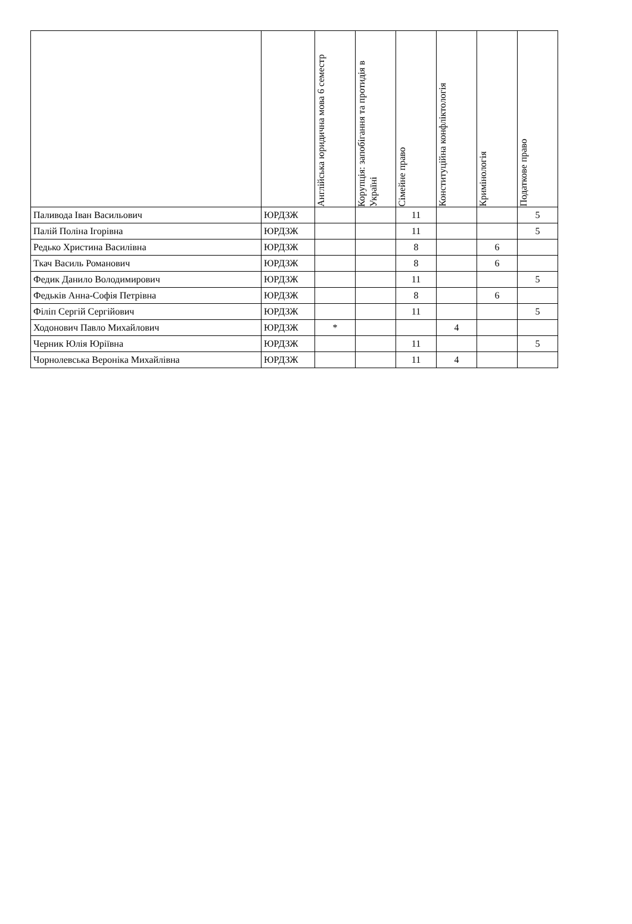| | | Англійська юридична мова 6 семестр | Корупція: запобігання та протидія в Україні | Сімейне право | Конституційна конфліктологія | Кримінологія | Податкове право |
| --- | --- | --- | --- | --- | --- | --- | --- |
| Паливода Іван Васильович | ЮРДЗЖ | | | 11 | | | 5 |
| Палій Поліна Ігорівна | ЮРДЗЖ | | | 11 | | | 5 |
| Редько Христина Василівна | ЮРДЗЖ | | | 8 | | 6 | |
| Ткач Василь Романович | ЮРДЗЖ | | | 8 | | 6 | |
| Федик Данило Володимирович | ЮРДЗЖ | | | 11 | | | 5 |
| Федьків Анна-Софія Петрівна | ЮРДЗЖ | | | 8 | | 6 | |
| Філіп Сергій Сергійович | ЮРДЗЖ | | | 11 | | | 5 |
| Ходонович Павло Михайлович | ЮРДЗЖ | * | | | 4 | | |
| Черник Юлія Юріївна | ЮРДЗЖ | | | 11 | | | 5 |
| Чорнолевська Вероніка Михайлівна | ЮРДЗЖ | | | 11 | 4 | | |